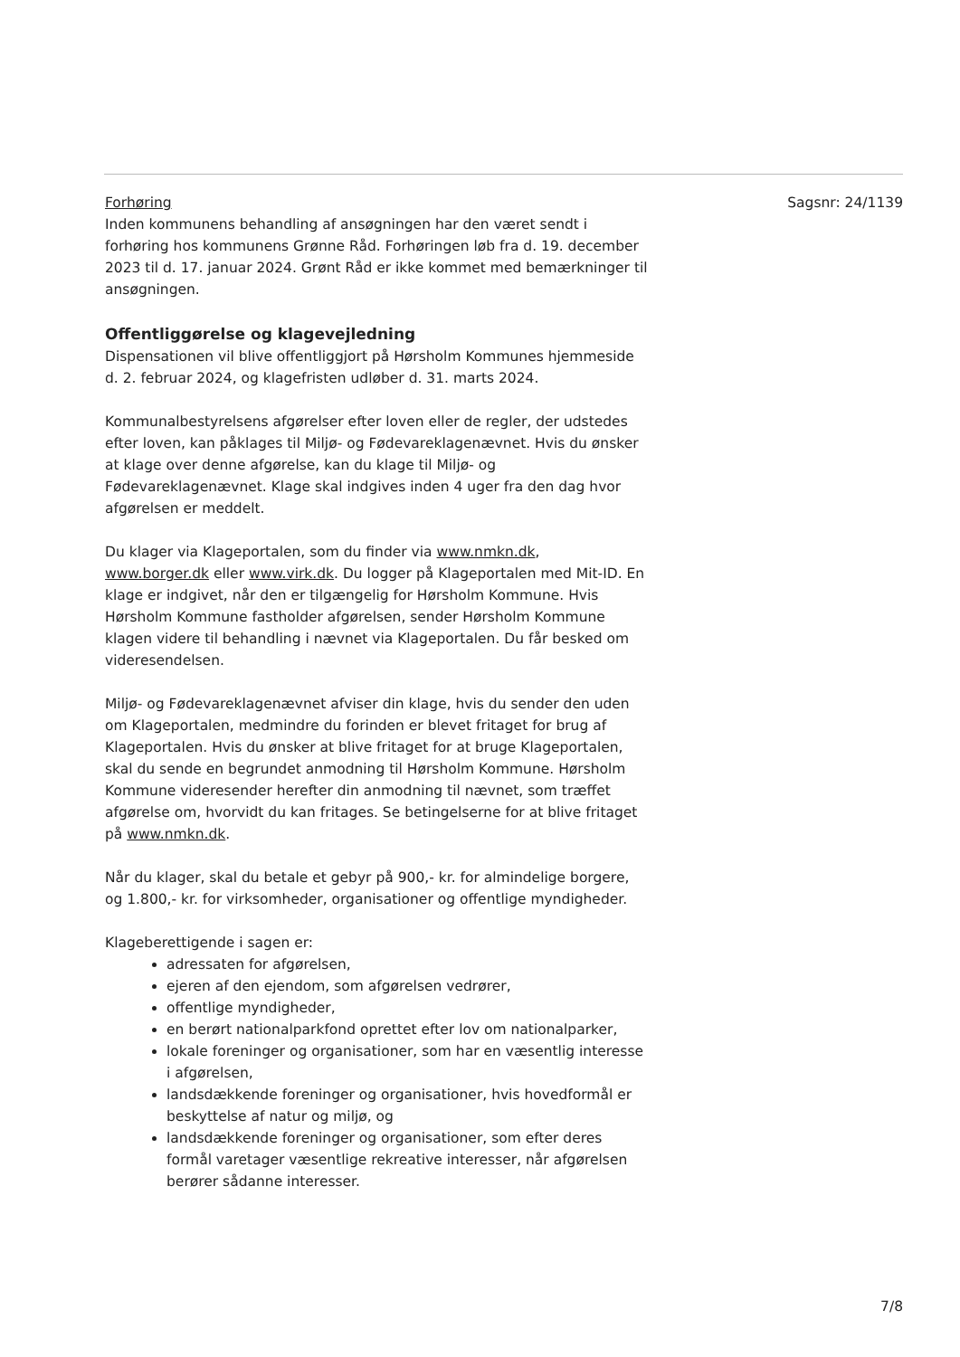Sagsnr: 24/1139
Forhøring
Inden kommunens behandling af ansøgningen har den været sendt i forhøring hos kommunens Grønne Råd. Forhøringen løb fra d. 19. december 2023 til d. 17. januar 2024. Grønt Råd er ikke kommet med bemærkninger til ansøgningen.
Offentliggørelse og klagevejledning
Dispensationen vil blive offentliggjort på Hørsholm Kommunes hjemmeside d. 2. februar 2024, og klagefristen udløber d. 31. marts 2024.
Kommunalbestyrelsens afgørelser efter loven eller de regler, der udstedes efter loven, kan påklages til Miljø- og Fødevareklagenævnet. Hvis du ønsker at klage over denne afgørelse, kan du klage til Miljø- og Fødevareklagenævnet. Klage skal indgives inden 4 uger fra den dag hvor afgørelsen er meddelt.
Du klager via Klageportalen, som du finder via www.nmkn.dk, www.borger.dk eller www.virk.dk. Du logger på Klageportalen med Mit-ID. En klage er indgivet, når den er tilgængelig for Hørsholm Kommune. Hvis Hørsholm Kommune fastholder afgørelsen, sender Hørsholm Kommune klagen videre til behandling i nævnet via Klageportalen. Du får besked om videresendelsen.
Miljø- og Fødevareklagenævnet afviser din klage, hvis du sender den uden om Klageportalen, medmindre du forinden er blevet fritaget for brug af Klageportalen. Hvis du ønsker at blive fritaget for at bruge Klageportalen, skal du sende en begrundet anmodning til Hørsholm Kommune. Hørsholm Kommune videresender herefter din anmodning til nævnet, som træffet afgørelse om, hvorvidt du kan fritages. Se betingelserne for at blive fritaget på www.nmkn.dk.
Når du klager, skal du betale et gebyr på 900,- kr. for almindelige borgere, og 1.800,- kr. for virksomheder, organisationer og offentlige myndigheder.
Klageberettigende i sagen er:
adressaten for afgørelsen,
ejeren af den ejendom, som afgørelsen vedrører,
offentlige myndigheder,
en berørt nationalparkfond oprettet efter lov om nationalparker,
lokale foreninger og organisationer, som har en væsentlig interesse i afgørelsen,
landsdækkende foreninger og organisationer, hvis hovedformål er beskyttelse af natur og miljø, og
landsdækkende foreninger og organisationer, som efter deres formål varetager væsentlige rekreative interesser, når afgørelsen berører sådanne interesser.
7/8